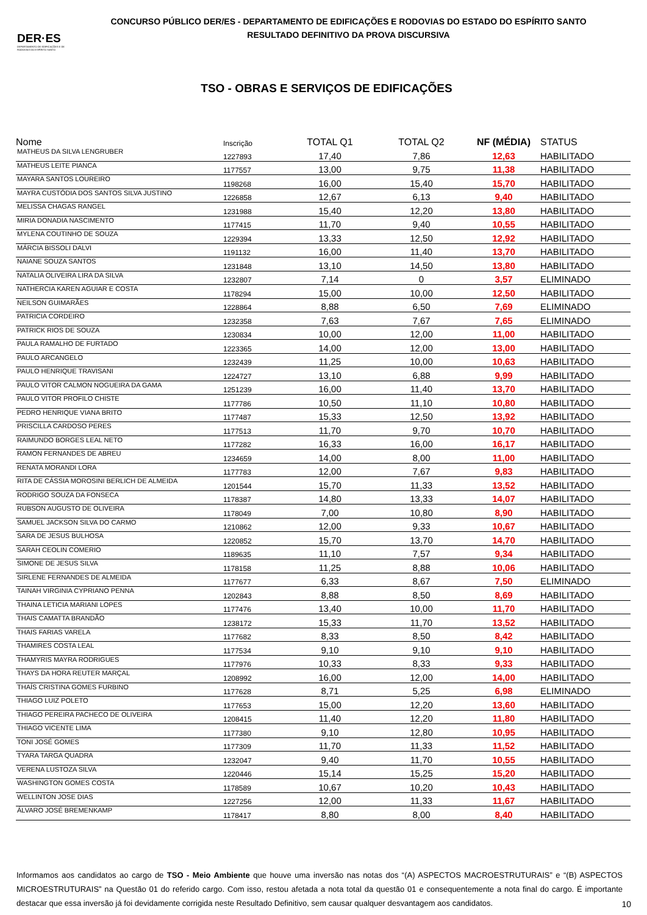DER·ES
DEPARTAMENTO DE EDIFICAÇÕES E DE RODOVIAS DO ESPÍRITO SANTO
CONCURSO PÚBLICO DER/ES - DEPARTAMENTO DE EDIFICAÇÕES E RODOVIAS DO ESTADO DO ESPÍRITO SANTO
RESULTADO DEFINITIVO DA PROVA DISCURSIVA
TSO - OBRAS E SERVIÇOS DE EDIFICAÇÕES
| Nome | Inscrição | TOTAL Q1 | TOTAL Q2 | NF (MÉDIA) | STATUS |
| --- | --- | --- | --- | --- | --- |
| MATHEUS DA SILVA LENGRUBER | 1227893 | 17,40 | 7,86 | 12,63 | HABILITADO |
| MATHEUS LEITE PIANCA | 1177557 | 13,00 | 9,75 | 11,38 | HABILITADO |
| MAYARA SANTOS LOUREIRO | 1198268 | 16,00 | 15,40 | 15,70 | HABILITADO |
| MAYRA CUSTÓDIA DOS SANTOS SILVA JUSTINO | 1226858 | 12,67 | 6,13 | 9,40 | HABILITADO |
| MELISSA CHAGAS RANGEL | 1231988 | 15,40 | 12,20 | 13,80 | HABILITADO |
| MIRIA DONADIA NASCIMENTO | 1177415 | 11,70 | 9,40 | 10,55 | HABILITADO |
| MYLENA COUTINHO DE SOUZA | 1229394 | 13,33 | 12,50 | 12,92 | HABILITADO |
| MÁRCIA BISSOLI DALVI | 1191132 | 16,00 | 11,40 | 13,70 | HABILITADO |
| NAIANE SOUZA SANTOS | 1231848 | 13,10 | 14,50 | 13,80 | HABILITADO |
| NATALIA OLIVEIRA LIRA DA SILVA | 1232807 | 7,14 | 0 | 3,57 | ELIMINADO |
| NATHERCIA KAREN AGUIAR E COSTA | 1178294 | 15,00 | 10,00 | 12,50 | HABILITADO |
| NEILSON GUIMARÃES | 1228864 | 8,88 | 6,50 | 7,69 | ELIMINADO |
| PATRICIA CORDEIRO | 1232358 | 7,63 | 7,67 | 7,65 | ELIMINADO |
| PATRICK RIOS DE SOUZA | 1230834 | 10,00 | 12,00 | 11,00 | HABILITADO |
| PAULA RAMALHO DE FURTADO | 1223365 | 14,00 | 12,00 | 13,00 | HABILITADO |
| PAULO ARCANGELO | 1232439 | 11,25 | 10,00 | 10,63 | HABILITADO |
| PAULO HENRIQUE TRAVISANI | 1224727 | 13,10 | 6,88 | 9,99 | HABILITADO |
| PAULO VITOR CALMON NOGUEIRA DA GAMA | 1251239 | 16,00 | 11,40 | 13,70 | HABILITADO |
| PAULO VITOR PROFILO CHISTE | 1177786 | 10,50 | 11,10 | 10,80 | HABILITADO |
| PEDRO HENRIQUE VIANA BRITO | 1177487 | 15,33 | 12,50 | 13,92 | HABILITADO |
| PRISCILLA CARDOSO PERES | 1177513 | 11,70 | 9,70 | 10,70 | HABILITADO |
| RAIMUNDO BORGES LEAL NETO | 1177282 | 16,33 | 16,00 | 16,17 | HABILITADO |
| RAMON FERNANDES DE ABREU | 1234659 | 14,00 | 8,00 | 11,00 | HABILITADO |
| RENATA MORANDI LORA | 1177783 | 12,00 | 7,67 | 9,83 | HABILITADO |
| RITA DE CÁSSIA MOROSINI BERLICH DE ALMEIDA | 1201544 | 15,70 | 11,33 | 13,52 | HABILITADO |
| RODRIGO SOUZA DA FONSECA | 1178387 | 14,80 | 13,33 | 14,07 | HABILITADO |
| RUBSON AUGUSTO DE OLIVEIRA | 1178049 | 7,00 | 10,80 | 8,90 | HABILITADO |
| SAMUEL JACKSON SILVA DO CARMO | 1210862 | 12,00 | 9,33 | 10,67 | HABILITADO |
| SARA DE JESUS BULHOSA | 1220852 | 15,70 | 13,70 | 14,70 | HABILITADO |
| SARAH CEOLIN COMERIO | 1189635 | 11,10 | 7,57 | 9,34 | HABILITADO |
| SIMONE DE JESUS SILVA | 1178158 | 11,25 | 8,88 | 10,06 | HABILITADO |
| SIRLENE FERNANDES DE ALMEIDA | 1177677 | 6,33 | 8,67 | 7,50 | ELIMINADO |
| TAINAH VIRGINIA CYPRIANO PENNA | 1202843 | 8,88 | 8,50 | 8,69 | HABILITADO |
| THAINA LETICIA MARIANI LOPES | 1177476 | 13,40 | 10,00 | 11,70 | HABILITADO |
| THAIS CAMATTA BRANDÃO | 1238172 | 15,33 | 11,70 | 13,52 | HABILITADO |
| THAIS FARIAS VARELA | 1177682 | 8,33 | 8,50 | 8,42 | HABILITADO |
| THAMIRES COSTA LEAL | 1177534 | 9,10 | 9,10 | 9,10 | HABILITADO |
| THAMYRIS MAYRA RODRIGUES | 1177976 | 10,33 | 8,33 | 9,33 | HABILITADO |
| THAYS DA HORA REUTER MARÇAL | 1208992 | 16,00 | 12,00 | 14,00 | HABILITADO |
| THAÍS CRISTINA GOMES FURBINO | 1177628 | 8,71 | 5,25 | 6,98 | ELIMINADO |
| THIAGO LUIZ POLETO | 1177653 | 15,00 | 12,20 | 13,60 | HABILITADO |
| THIAGO PEREIRA PACHECO DE OLIVEIRA | 1208415 | 11,40 | 12,20 | 11,80 | HABILITADO |
| THIAGO VICENTE LIMA | 1177380 | 9,10 | 12,80 | 10,95 | HABILITADO |
| TONI JOSÉ GOMES | 1177309 | 11,70 | 11,33 | 11,52 | HABILITADO |
| TYARA TARGA QUADRA | 1232047 | 9,40 | 11,70 | 10,55 | HABILITADO |
| VERENA LUSTOZA SILVA | 1220446 | 15,14 | 15,25 | 15,20 | HABILITADO |
| WASHINGTON GOMES COSTA | 1178589 | 10,67 | 10,20 | 10,43 | HABILITADO |
| WELLINTON JOSE DIAS | 1227256 | 12,00 | 11,33 | 11,67 | HABILITADO |
| ÁLVARO JOSÉ BREMENKAMP | 1178417 | 8,80 | 8,00 | 8,40 | HABILITADO |
Informamos aos candidatos ao cargo de TSO - Meio Ambiente que houve uma inversão nas notas dos “(A) ASPECTOS MACROESTRUTURAIS” e “(B) ASPECTOS MICROESTRUTURAIS” na Questão 01 do referido cargo. Com isso, restou afetada a nota total da questão 01 e consequentemente a nota final do cargo. É importante destacar que essa inversão já foi devidamente corrigida neste Resultado Definitivo, sem causar qualquer desvantagem aos candidatos.
10